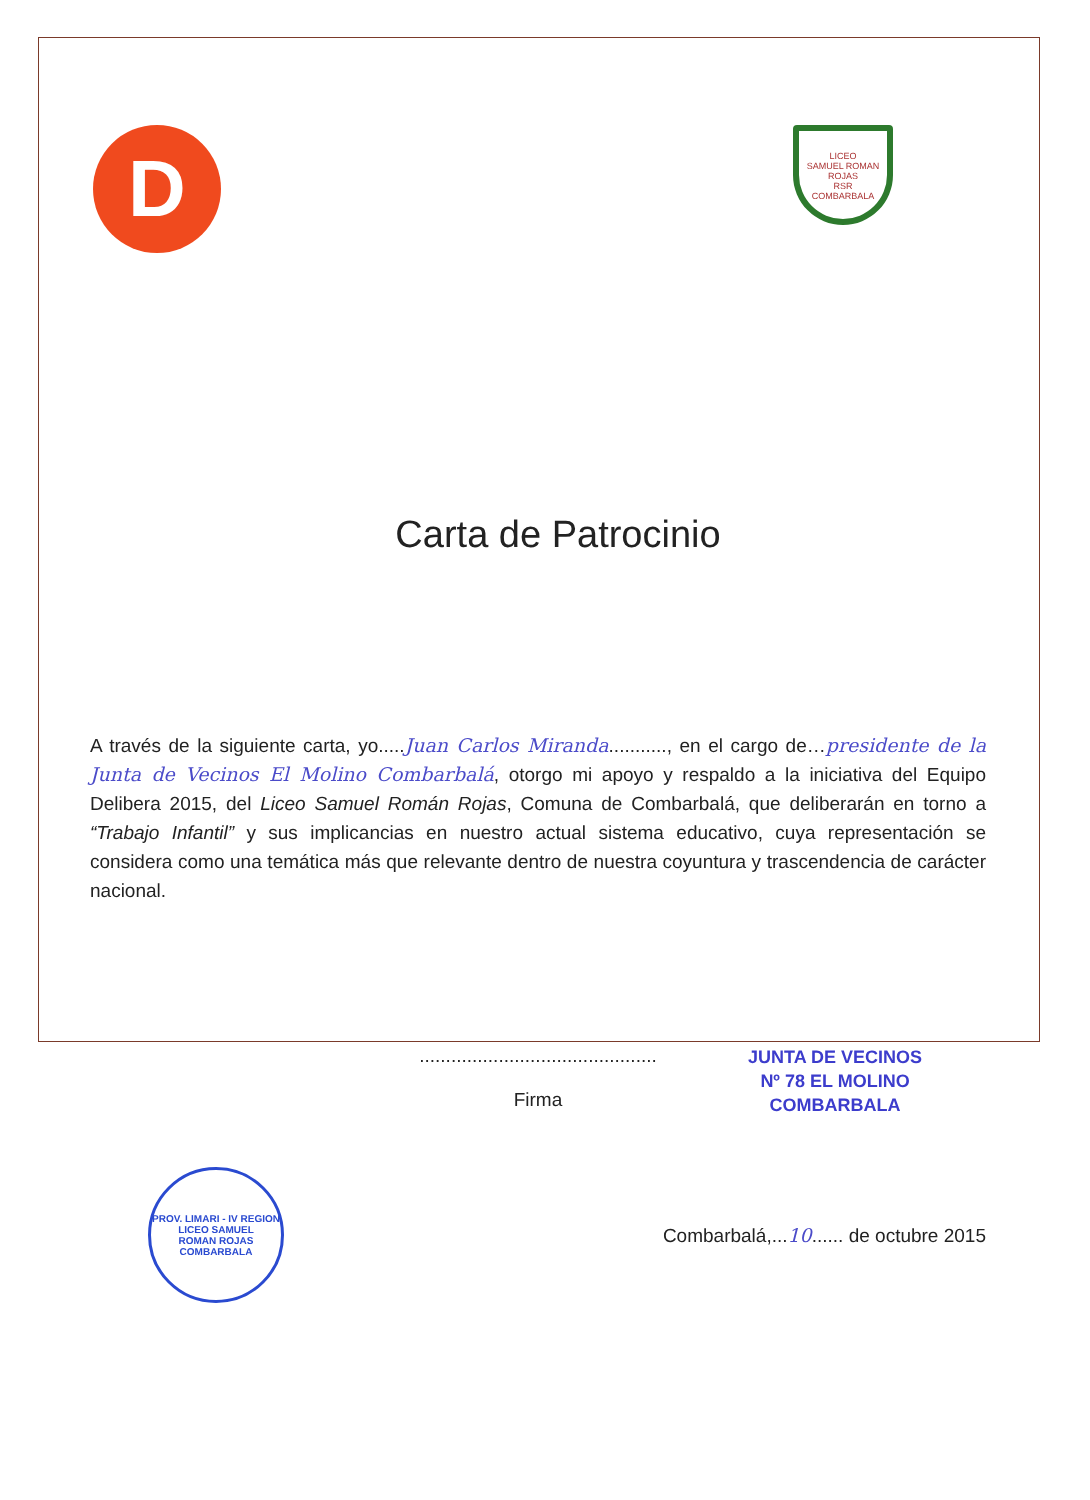D
LICEO
SAMUEL ROMAN ROJAS
RSR
COMBARBALA
Carta de Patrocinio
A través de la siguiente carta, yo.....Juan Carlos Miranda..........., en el cargo de…presidente de la Junta de Vecinos El Molino Combarbalá, otorgo mi apoyo y respaldo a la iniciativa del Equipo Delibera 2015, del Liceo Samuel Román Rojas, Comuna de Combarbalá, que deliberarán en torno a “Trabajo Infantil” y sus implicancias en nuestro actual sistema educativo, cuya representación se considera como una temática más que relevante dentro de nuestra coyuntura y trascendencia de carácter nacional.
.............................................
Firma
JUNTA DE VECINOS
Nº 78 EL MOLINO
COMBARBALA
PROV. LIMARI - IV REGION
LICEO SAMUEL
ROMAN ROJAS
COMBARBALA
Combarbalá,...10...... de octubre 2015